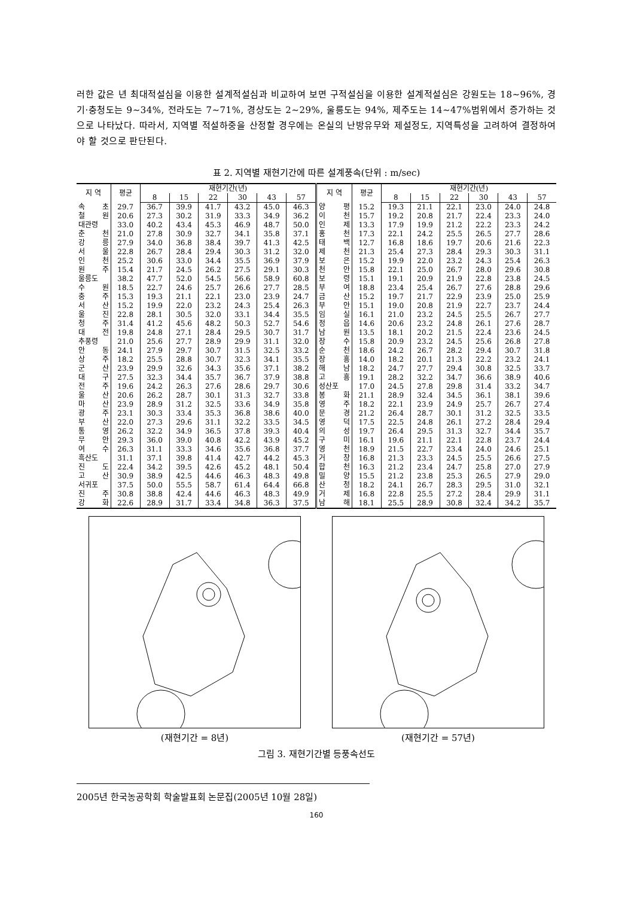러한 값은 년 최대적설심을 이용한 설계적설심과 비교하여 보면 구적설심을 이용한 설계적설심은 강원도는 18∼96%, 경기·충청도는 9∼34%, 전라도는 7∼71%, 경상도는 2∼29%, 울릉도는 94%, 제주도는 14∼47%범위에서 증가하는 것으로 나타났다. 따라서, 지역별 적설하중을 산정할 경우에는 온실의 난방유무와 제설정도, 지역특성을 고려하여 결정하여야 할 것으로 판단된다.
표 2. 지역별 재현기간에 따른 설계풍속(단위 : m/sec)
| 지 역 | 평균 | 재현기간(년) | | | | | | 지 역 | 평균 | 재현기간(년) | | | | | |
| --- | --- | --- | --- | --- | --- | --- | --- | --- | --- | --- | --- | --- | --- | --- | --- |
| | | 8 | 15 | 22 | 30 | 43 | 57 | | | 8 | 15 | 22 | 30 | 43 | 57 |
| 속 초 | 29.7 | 36.7 | 39.9 | 41.7 | 43.2 | 45.0 | 46.3 | 양 평 | 15.2 | 19.3 | 21.1 | 22.1 | 23.0 | 24.0 | 24.8 |
| 철 원 | 20.6 | 27.3 | 30.2 | 31.9 | 33.3 | 34.9 | 36.2 | 이 천 | 15.7 | 19.2 | 20.8 | 21.7 | 22.4 | 23.3 | 24.0 |
| 대관령 | 33.0 | 40.2 | 43.4 | 45.3 | 46.9 | 48.7 | 50.0 | 인 제 | 13.3 | 17.9 | 19.9 | 21.2 | 22.2 | 23.3 | 24.2 |
| 춘 천 | 21.0 | 27.8 | 30.9 | 32.7 | 34.1 | 35.8 | 37.1 | 홍 천 | 17.3 | 22.1 | 24.2 | 25.5 | 26.5 | 27.7 | 28.6 |
| 강 릉 | 27.9 | 34.0 | 36.8 | 38.4 | 39.7 | 41.3 | 42.5 | 태 백 | 12.7 | 16.8 | 18.6 | 19.7 | 20.6 | 21.6 | 22.3 |
| 서 울 | 22.8 | 26.7 | 28.4 | 29.4 | 30.3 | 31.2 | 32.0 | 제 천 | 21.3 | 25.4 | 27.3 | 28.4 | 29.3 | 30.3 | 31.1 |
| 인 천 | 25.2 | 30.6 | 33.0 | 34.4 | 35.5 | 36.9 | 37.9 | 보 은 | 15.2 | 19.9 | 22.0 | 23.2 | 24.3 | 25.4 | 26.3 |
| 원 주 | 15.4 | 21.7 | 24.5 | 26.2 | 27.5 | 29.1 | 30.3 | 천 안 | 15.8 | 22.1 | 25.0 | 26.7 | 28.0 | 29.6 | 30.8 |
| 울릉도 | 38.2 | 47.7 | 52.0 | 54.5 | 56.6 | 58.9 | 60.8 | 보 령 | 15.1 | 19.1 | 20.9 | 21.9 | 22.8 | 23.8 | 24.5 |
| 수 원 | 18.5 | 22.7 | 24.6 | 25.7 | 26.6 | 27.7 | 28.5 | 부 여 | 18.8 | 23.4 | 25.4 | 26.7 | 27.6 | 28.8 | 29.6 |
| 충 주 | 15.3 | 19.3 | 21.1 | 22.1 | 23.0 | 23.9 | 24.7 | 금 산 | 15.2 | 19.7 | 21.7 | 22.9 | 23.9 | 25.0 | 25.9 |
| 서 산 | 15.2 | 19.9 | 22.0 | 23.2 | 24.3 | 25.4 | 26.3 | 부 안 | 15.1 | 19.0 | 20.8 | 21.9 | 22.7 | 23.7 | 24.4 |
| 울 진 | 22.8 | 28.1 | 30.5 | 32.0 | 33.1 | 34.4 | 35.5 | 임 실 | 16.1 | 21.0 | 23.2 | 24.5 | 25.5 | 26.7 | 27.7 |
| 청 주 | 31.4 | 41.2 | 45.6 | 48.2 | 50.3 | 52.7 | 54.6 | 정 읍 | 14.6 | 20.6 | 23.2 | 24.8 | 26.1 | 27.6 | 28.7 |
| 대 전 | 19.8 | 24.8 | 27.1 | 28.4 | 29.5 | 30.7 | 31.7 | 남 원 | 13.5 | 18.1 | 20.2 | 21.5 | 22.4 | 23.6 | 24.5 |
| 추풍령 | 21.0 | 25.6 | 27.7 | 28.9 | 29.9 | 31.1 | 32.0 | 장 수 | 15.8 | 20.9 | 23.2 | 24.5 | 25.6 | 26.8 | 27.8 |
| 안 동 | 24.1 | 27.9 | 29.7 | 30.7 | 31.5 | 32.5 | 33.2 | 순 천 | 18.6 | 24.2 | 26.7 | 28.2 | 29.4 | 30.7 | 31.8 |
| 상 주 | 18.2 | 25.5 | 28.8 | 30.7 | 32.3 | 34.1 | 35.5 | 장 흥 | 14.0 | 18.2 | 20.1 | 21.3 | 22.2 | 23.2 | 24.1 |
| 군 산 | 23.9 | 29.9 | 32.6 | 34.3 | 35.6 | 37.1 | 38.2 | 해 남 | 18.2 | 24.7 | 27.7 | 29.4 | 30.8 | 32.5 | 33.7 |
| 대 구 | 27.5 | 32.3 | 34.4 | 35.7 | 36.7 | 37.9 | 38.8 | 고 흥 | 19.1 | 28.2 | 32.2 | 34.7 | 36.6 | 38.9 | 40.6 |
| 전 주 | 19.6 | 24.2 | 26.3 | 27.6 | 28.6 | 29.7 | 30.6 | 성산포 | 17.0 | 24.5 | 27.8 | 29.8 | 31.4 | 33.2 | 34.7 |
| 울 산 | 20.6 | 26.2 | 28.7 | 30.1 | 31.3 | 32.7 | 33.8 | 봉 화 | 21.1 | 28.9 | 32.4 | 34.5 | 36.1 | 38.1 | 39.6 |
| 마 산 | 23.9 | 28.9 | 31.2 | 32.5 | 33.6 | 34.9 | 35.8 | 영 주 | 18.2 | 22.1 | 23.9 | 24.9 | 25.7 | 26.7 | 27.4 |
| 광 주 | 23.1 | 30.3 | 33.4 | 35.3 | 36.8 | 38.6 | 40.0 | 문 경 | 21.2 | 26.4 | 28.7 | 30.1 | 31.2 | 32.5 | 33.5 |
| 부 산 | 22.0 | 27.3 | 29.6 | 31.1 | 32.2 | 33.5 | 34.5 | 영 덕 | 17.5 | 22.5 | 24.8 | 26.1 | 27.2 | 28.4 | 29.4 |
| 통 영 | 26.2 | 32.2 | 34.9 | 36.5 | 37.8 | 39.3 | 40.4 | 의 성 | 19.7 | 26.4 | 29.5 | 31.3 | 32.7 | 34.4 | 35.7 |
| 무 안 | 29.3 | 36.0 | 39.0 | 40.8 | 42.2 | 43.9 | 45.2 | 구 미 | 16.1 | 19.6 | 21.1 | 22.1 | 22.8 | 23.7 | 24.4 |
| 여 수 | 26.3 | 31.1 | 33.3 | 34.6 | 35.6 | 36.8 | 37.7 | 영 천 | 18.9 | 21.5 | 22.7 | 23.4 | 24.0 | 24.6 | 25.1 |
| 흑산도 | 31.1 | 37.1 | 39.8 | 41.4 | 42.7 | 44.2 | 45.3 | 거 창 | 16.8 | 21.3 | 23.3 | 24.5 | 25.5 | 26.6 | 27.5 |
| 진 도 | 22.4 | 34.2 | 39.5 | 42.6 | 45.2 | 48.1 | 50.4 | 합 천 | 16.3 | 21.2 | 23.4 | 24.7 | 25.8 | 27.0 | 27.9 |
| 고 산 | 30.9 | 38.9 | 42.5 | 44.6 | 46.3 | 48.3 | 49.8 | 밀 양 | 15.5 | 21.2 | 23.8 | 25.3 | 26.5 | 27.9 | 29.0 |
| 서귀포 | 37.5 | 50.0 | 55.5 | 58.7 | 61.4 | 64.4 | 66.8 | 산 청 | 18.2 | 24.1 | 26.7 | 28.3 | 29.5 | 31.0 | 32.1 |
| 진 주 | 30.8 | 38.8 | 42.4 | 44.6 | 46.3 | 48.3 | 49.9 | 거 제 | 16.8 | 22.8 | 25.5 | 27.2 | 28.4 | 29.9 | 31.1 |
| 강 화 | 22.6 | 28.9 | 31.7 | 33.4 | 34.8 | 36.3 | 37.5 | 남 해 | 18.1 | 25.5 | 28.9 | 30.8 | 32.4 | 34.2 | 35.7 |
(재현기간 = 8년) (재현기간 = 57년)
그림 3. 재현기간별 등풍속선도
2005년 한국농공학회 학술발표회 논문집(2005년 10월 28일)
160